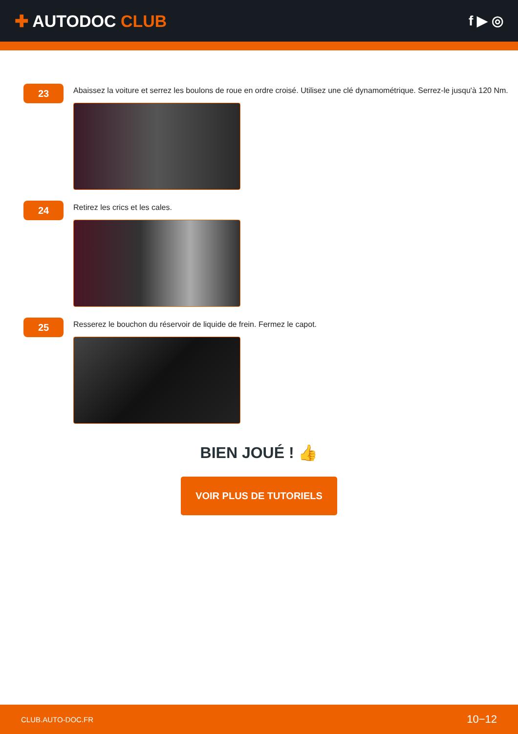✚ AUTODOC CLUB
f ▶ ◎
23
Abaissez la voiture et serrez les boulons de roue en ordre croisé. Utilisez une clé dynamométrique. Serrez-le jusqu'à 120 Nm.
24
Retirez les crics et les cales.
25
Resserez le bouchon du réservoir de liquide de frein. Fermez le capot.
BIEN JOUÉ ! 👍
VOIR PLUS DE TUTORIELS
CLUB.AUTO-DOC.FR 10−12